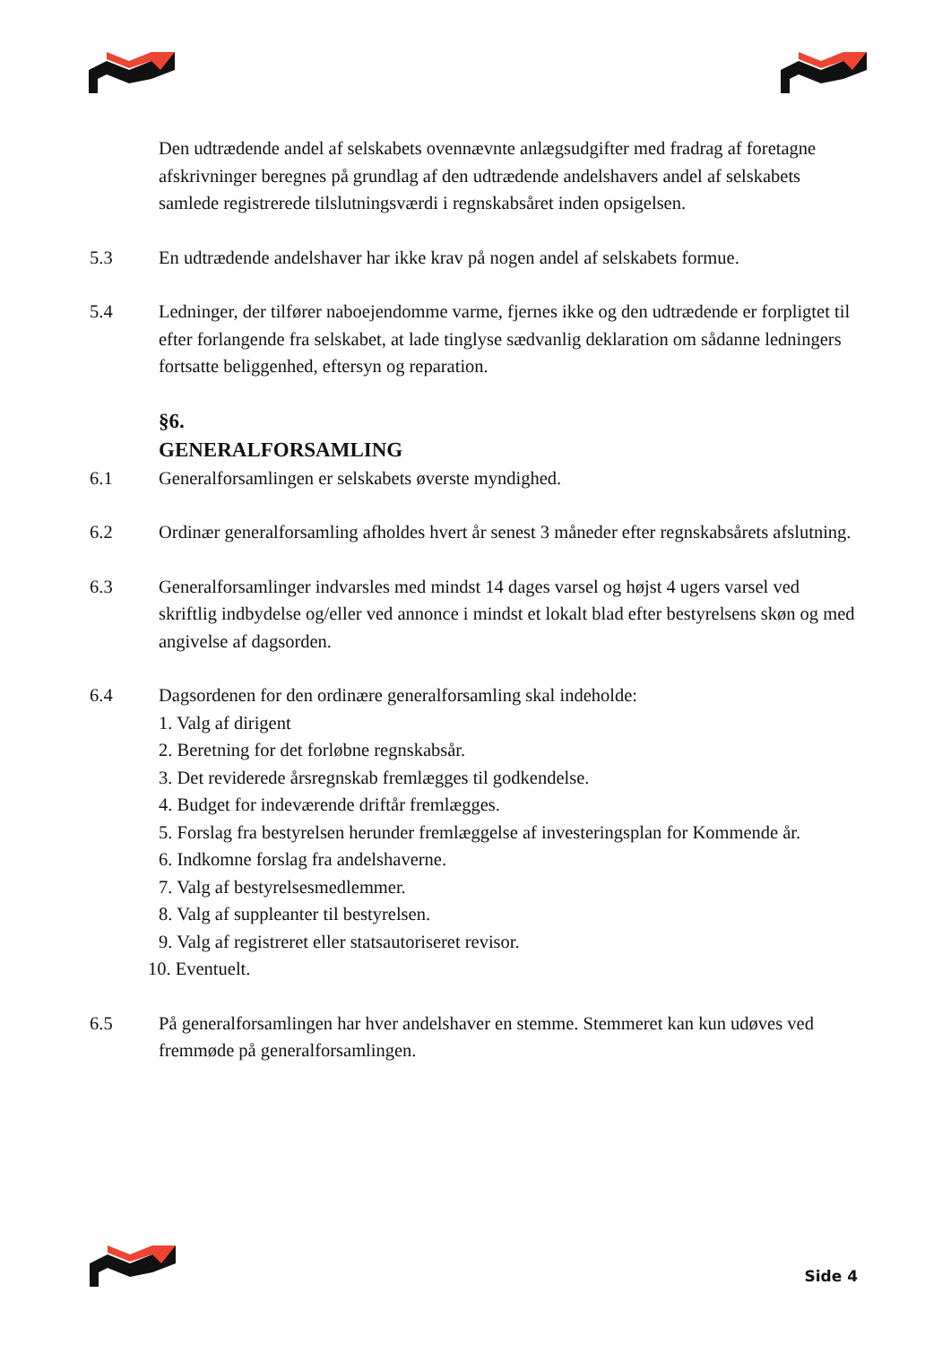Den udtrædende andel af selskabets ovennævnte anlægsudgifter med fradrag af foretagne afskrivninger beregnes på grundlag af den udtrædende andelshavers andel af selskabets samlede registrerede tilslutningsværdi i regnskabsåret inden opsigelsen.
5.3 En udtrædende andelshaver har ikke krav på nogen andel af selskabets formue.
5.4 Ledninger, der tilfører naboejendomme varme, fjernes ikke og den udtrædende er forpligtet til efter forlangende fra selskabet, at lade tinglyse sædvanlig deklaration om sådanne ledningers fortsatte beliggenhed, eftersyn og reparation.
§6.
GENERALFORSAMLING
6.1 Generalforsamlingen er selskabets øverste myndighed.
6.2 Ordinær generalforsamling afholdes hvert år senest 3 måneder efter regnskabsårets afslutning.
6.3 Generalforsamlinger indvarsles med mindst 14 dages varsel og højst 4 ugers varsel ved skriftlig indbydelse og/eller ved annonce i mindst et lokalt blad efter bestyrelsens skøn og med angivelse af dagsorden.
6.4 Dagsordenen for den ordinære generalforsamling skal indeholde:
1. Valg af dirigent
2. Beretning for det forløbne regnskabsår.
3. Det reviderede årsregnskab fremlægges til godkendelse.
4. Budget for indeværende driftår fremlægges.
5. Forslag fra bestyrelsen herunder fremlæggelse af investeringsplan for Kommende år.
6. Indkomne forslag fra andelshaverne.
7. Valg af bestyrelsesmedlemmer.
8. Valg af suppleanter til bestyrelsen.
9. Valg af registreret eller statsautoriseret revisor.
10. Eventuelt.
6.5 På generalforsamlingen har hver andelshaver en stemme. Stemmeret kan kun udøves ved fremmøde på generalforsamlingen.
Side 4